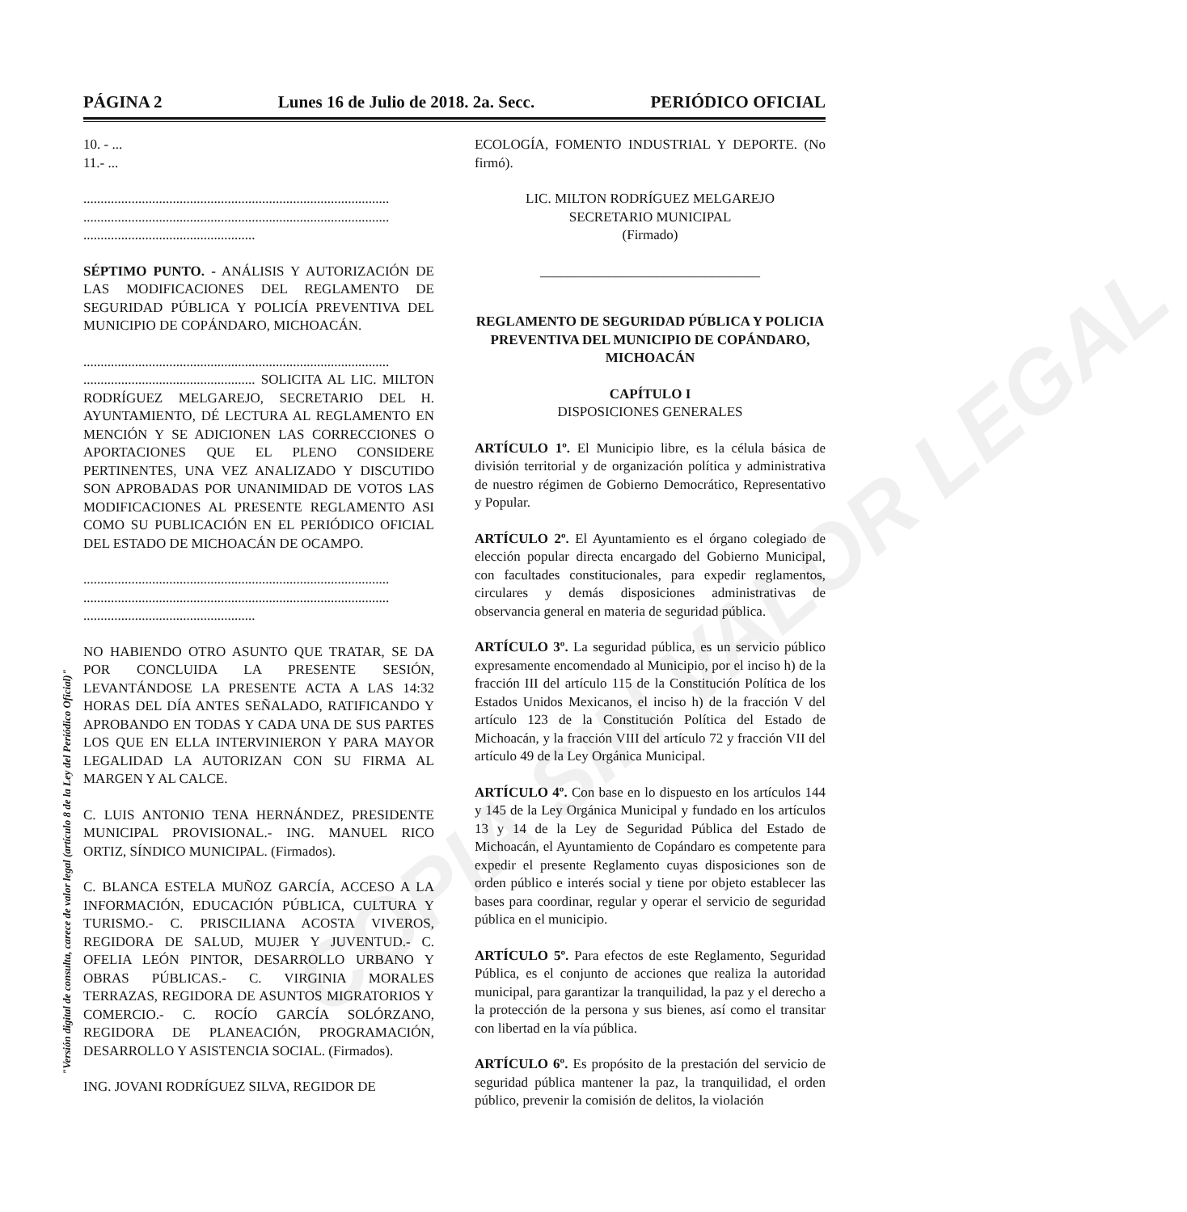PÁGINA 2 Lunes 16 de Julio de 2018. 2a. Secc. PERIÓDICO OFICIAL
10. - ...
11.- ...
.........................................................................................
.........................................................................................
..................................................
SÉPTIMO PUNTO. - ANÁLISIS Y AUTORIZACIÓN DE LAS MODIFICACIONES DEL REGLAMENTO DE SEGURIDAD PÚBLICA Y POLICÍA PREVENTIVA DEL MUNICIPIO DE COPÁNDARO, MICHOACÁN.
.........................................................................................
.................................................. SOLICITA AL LIC. MILTON RODRÍGUEZ MELGAREJO, SECRETARIO DEL H. AYUNTAMIENTO, DÉ LECTURA AL REGLAMENTO EN MENCIÓN Y SE ADICIONEN LAS CORRECCIONES O APORTACIONES QUE EL PLENO CONSIDERE PERTINENTES, UNA VEZ ANALIZADO Y DISCUTIDO SON APROBADAS POR UNANIMIDAD DE VOTOS LAS MODIFICACIONES AL PRESENTE REGLAMENTO ASI COMO SU PUBLICACIÓN EN EL PERIÓDICO OFICIAL DEL ESTADO DE MICHOACÁN DE OCAMPO.
.........................................................................................
.........................................................................................
..................................................
NO HABIENDO OTRO ASUNTO QUE TRATAR, SE DA POR CONCLUIDA LA PRESENTE SESIÓN, LEVANTÁNDOSE LA PRESENTE ACTA A LAS 14:32 HORAS DEL DÍA ANTES SEÑALADO, RATIFICANDO Y APROBANDO EN TODAS Y CADA UNA DE SUS PARTES LOS QUE EN ELLA INTERVINIERON Y PARA MAYOR LEGALIDAD LA AUTORIZAN CON SU FIRMA AL MARGEN Y AL CALCE.
C. LUIS ANTONIO TENA HERNÁNDEZ, PRESIDENTE MUNICIPAL PROVISIONAL.- ING. MANUEL RICO ORTIZ, SÍNDICO MUNICIPAL. (Firmados).
C. BLANCA ESTELA MUÑOZ GARCÍA, ACCESO A LA INFORMACIÓN, EDUCACIÓN PÚBLICA, CULTURA Y TURISMO.- C. PRISCILIANA ACOSTA VIVEROS, REGIDORA DE SALUD, MUJER Y JUVENTUD.- C. OFELIA LEÓN PINTOR, DESARROLLO URBANO Y OBRAS PÚBLICAS.- C. VIRGINIA MORALES TERRAZAS, REGIDORA DE ASUNTOS MIGRATORIOS Y COMERCIO.- C. ROCÍO GARCÍA SOLÓRZANO, REGIDORA DE PLANEACIÓN, PROGRAMACIÓN, DESARROLLO Y ASISTENCIA SOCIAL. (Firmados).
ING. JOVANI RODRÍGUEZ SILVA, REGIDOR DE
ECOLOGÍA, FOMENTO INDUSTRIAL Y DEPORTE. (No firmó).
LIC. MILTON RODRÍGUEZ MELGAREJO
SECRETARIO MUNICIPAL
(Firmado)
________________________________
REGLAMENTO DE SEGURIDAD PÚBLICA Y POLICIA PREVENTIVA DEL MUNICIPIO DE COPÁNDARO, MICHOACÁN
CAPÍTULO I
DISPOSICIONES GENERALES
ARTÍCULO 1º. El Municipio libre, es la célula básica de división territorial y de organización política y administrativa de nuestro régimen de Gobierno Democrático, Representativo y Popular.
ARTÍCULO 2º. El Ayuntamiento es el órgano colegiado de elección popular directa encargado del Gobierno Municipal, con facultades constitucionales, para expedir reglamentos, circulares y demás disposiciones administrativas de observancia general en materia de seguridad pública.
ARTÍCULO 3º. La seguridad pública, es un servicio público expresamente encomendado al Municipio, por el inciso h) de la fracción III del artículo 115 de la Constitución Política de los Estados Unidos Mexicanos, el inciso h) de la fracción V del artículo 123 de la Constitución Política del Estado de Michoacán, y la fracción VIII del artículo 72 y fracción VII del artículo 49 de la Ley Orgánica Municipal.
ARTÍCULO 4º. Con base en lo dispuesto en los artículos 144 y 145 de la Ley Orgánica Municipal y fundado en los artículos 13 y 14 de la Ley de Seguridad Pública del Estado de Michoacán, el Ayuntamiento de Copándaro es competente para expedir el presente Reglamento cuyas disposiciones son de orden público e interés social y tiene por objeto establecer las bases para coordinar, regular y operar el servicio de seguridad pública en el municipio.
ARTÍCULO 5º. Para efectos de este Reglamento, Seguridad Pública, es el conjunto de acciones que realiza la autoridad municipal, para garantizar la tranquilidad, la paz y el derecho a la protección de la persona y sus bienes, así como el transitar con libertad en la vía pública.
ARTÍCULO 6º. Es propósito de la prestación del servicio de seguridad pública mantener la paz, la tranquilidad, el orden público, prevenir la comisión de delitos, la violación
"Versión digital de consulta, carece de valor legal (artículo 8 de la Ley del Periódico Oficial)"
COPIA SIN VALOR LEGAL